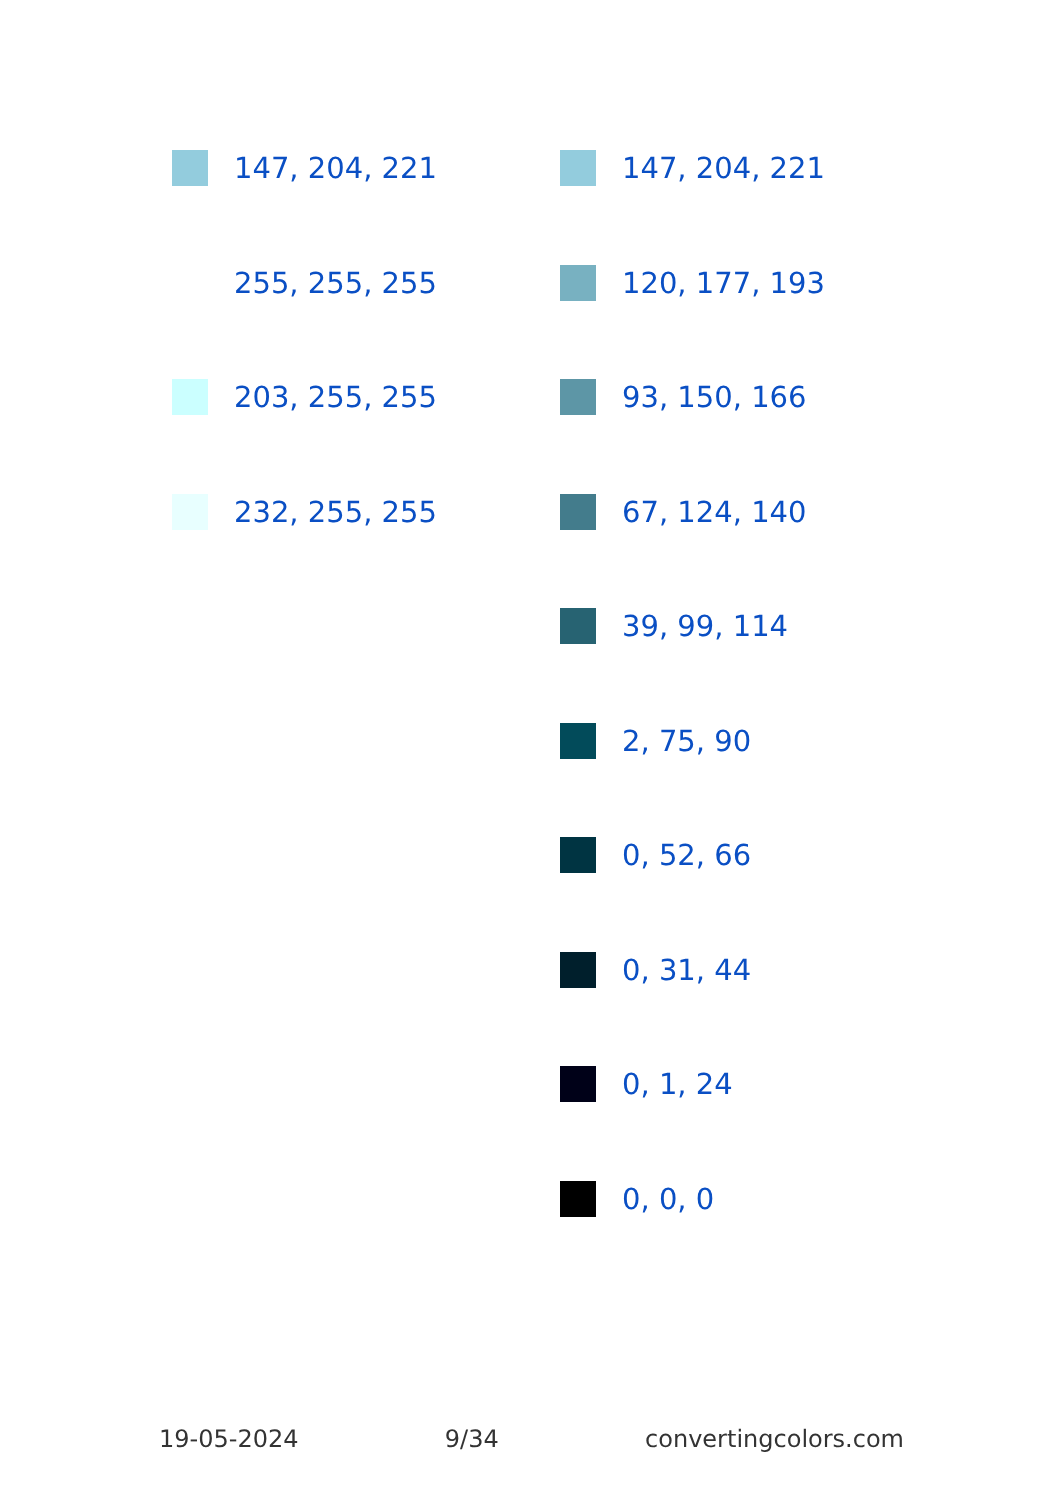147, 204, 221
255, 255, 255
203, 255, 255
232, 255, 255
147, 204, 221
120, 177, 193
93, 150, 166
67, 124, 140
39, 99, 114
2, 75, 90
0, 52, 66
0, 31, 44
0, 1, 24
0, 0, 0
19-05-2024 9/34 convertingcolors.com